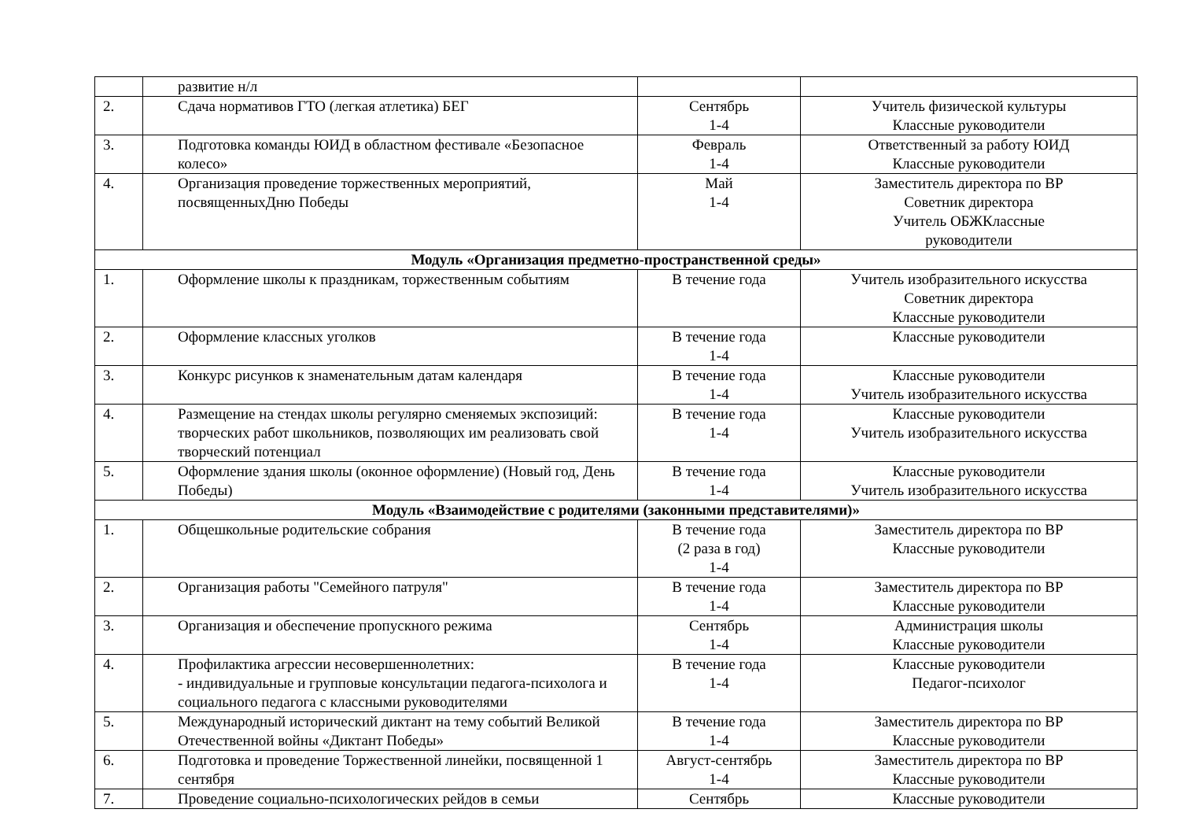| | развитие н/л | | |
| 2. | Сдача нормативов ГТО (легкая атлетика) БЕГ | Сентябрь 1-4 | Учитель физической культуры Классные руководители |
| 3. | Подготовка команды ЮИД в областном фестивале «Безопасное колесо» | Февраль 1-4 | Ответственный за работу ЮИД Классные руководители |
| 4. | Организация проведение торжественных мероприятий, посвященныхДню Победы | Май 1-4 | Заместитель директора по ВР Советник директора Учитель ОБЖКлассные руководители |
| Модуль «Организация предметно-пространственной среды» | | | |
| 1. | Оформление школы к праздникам, торжественным событиям | В течение года | Учитель изобразительного искусства Советник директора Классные руководители |
| 2. | Оформление классных уголков | В течение года 1-4 | Классные руководители |
| 3. | Конкурс рисунков к знаменательным датам календаря | В течение года 1-4 | Классные руководители Учитель изобразительного искусства |
| 4. | Размещение на стендах школы регулярно сменяемых экспозиций: творческих работ школьников, позволяющих им реализовать свой творческий потенциал | В течение года 1-4 | Классные руководители Учитель изобразительного искусства |
| 5. | Оформление здания школы (оконное оформление) (Новый год, День Победы) | В течение года 1-4 | Классные руководители Учитель изобразительного искусства |
| Модуль «Взаимодействие с родителями (законными представителями)» | | | |
| 1. | Общешкольные родительские собрания | В течение года (2 раза в год) 1-4 | Заместитель директора по ВР Классные руководители |
| 2. | Организация работы "Семейного патруля" | В течение года 1-4 | Заместитель директора по ВР Классные руководители |
| 3. | Организация и обеспечение пропускного режима | Сентябрь 1-4 | Администрация школы Классные руководители |
| 4. | Профилактика агрессии несовершеннолетних: - индивидуальные и групповые консультации педагога-психолога и социального педагога с классными руководителями | В течение года 1-4 | Классные руководители Педагог-психолог |
| 5. | Международный исторический диктант на тему событий Великой Отечественной войны «Диктант Победы» | В течение года 1-4 | Заместитель директора по ВР Классные руководители |
| 6. | Подготовка и проведение Торжественной линейки, посвященной 1 сентября | Август-сентябрь 1-4 | Заместитель директора по ВР Классные руководители |
| 7. | Проведение социально-психологических рейдов в семьи | Сентябрь | Классные руководители |